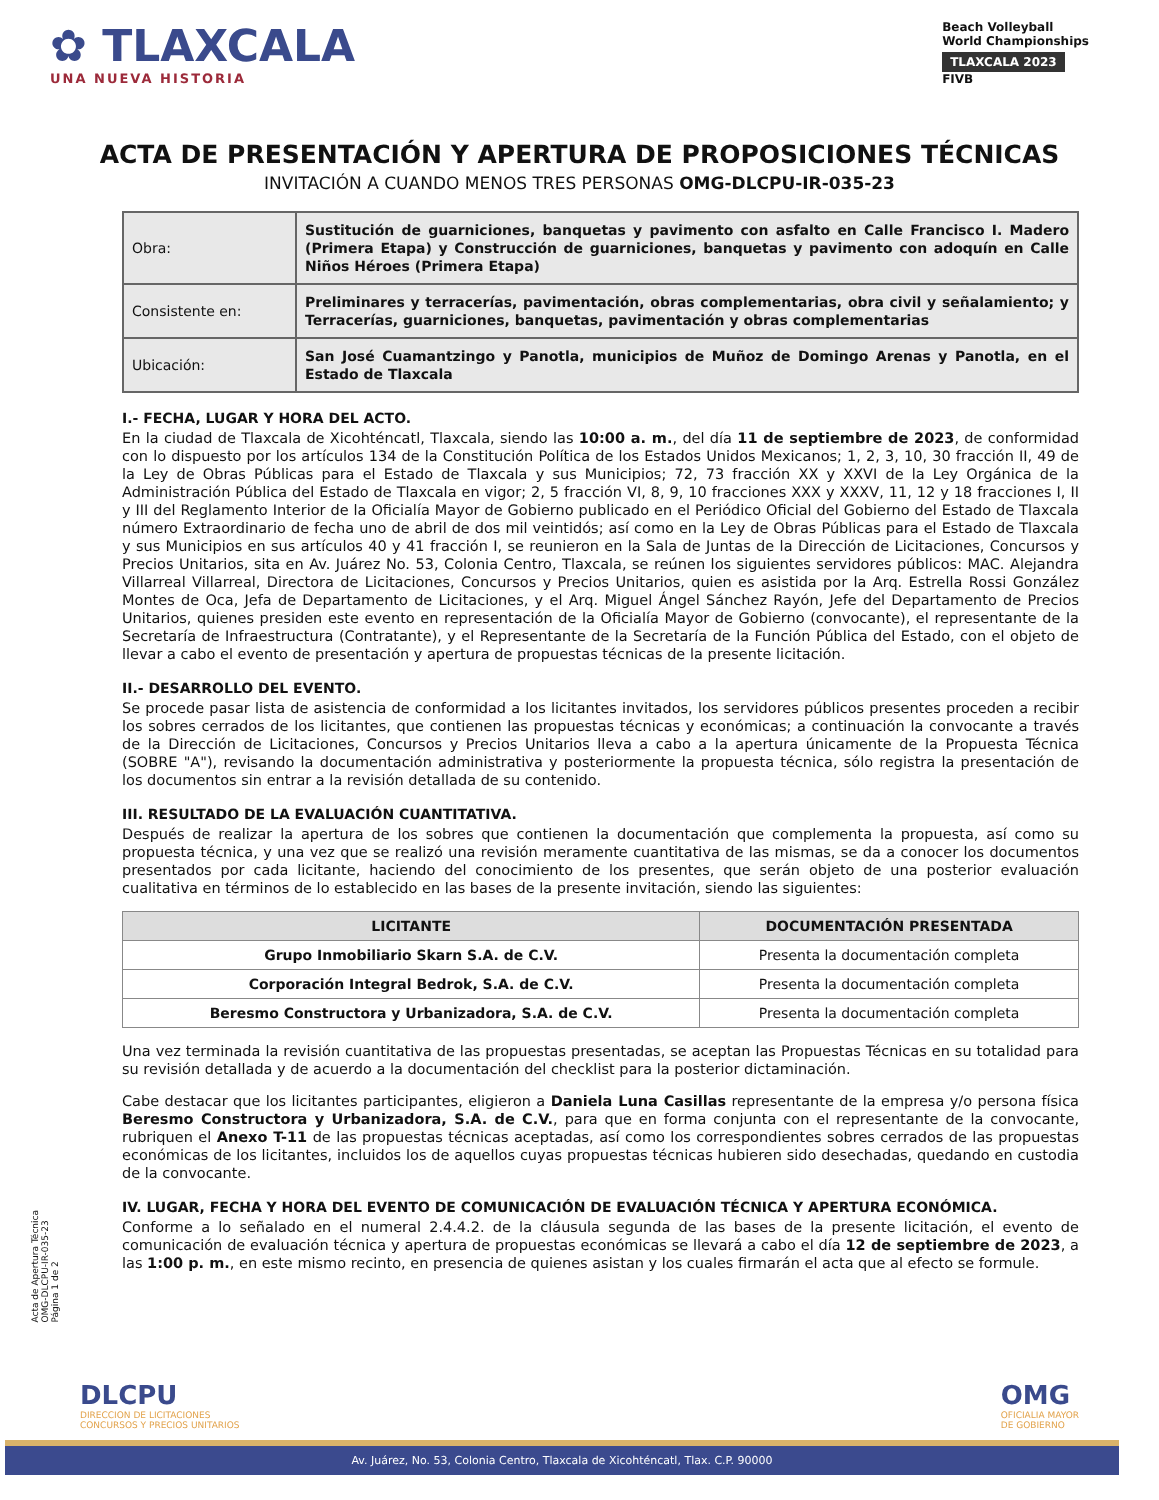✿ TLAXCALA
UNA NUEVA HISTORIA
Beach Volleyball
World Championships
TLAXCALA 2023
FIVB
ACTA DE PRESENTACIÓN Y APERTURA DE PROPOSICIONES TÉCNICAS
INVITACIÓN A CUANDO MENOS TRES PERSONAS OMG-DLCPU-IR-035-23
| Obra: | Sustitución de guarniciones, banquetas y pavimento con asfalto en Calle Francisco I. Madero (Primera Etapa) y Construcción de guarniciones, banquetas y pavimento con adoquín en Calle Niños Héroes (Primera Etapa) |
| Consistente en: | Preliminares y terracerías, pavimentación, obras complementarias, obra civil y señalamiento; y Terracerías, guarniciones, banquetas, pavimentación y obras complementarias |
| Ubicación: | San José Cuamantzingo y Panotla, municipios de Muñoz de Domingo Arenas y Panotla, en el Estado de Tlaxcala |
I.- FECHA, LUGAR Y HORA DEL ACTO.
En la ciudad de Tlaxcala de Xicohténcatl, Tlaxcala, siendo las 10:00 a. m., del día 11 de septiembre de 2023, de conformidad con lo dispuesto por los artículos 134 de la Constitución Política de los Estados Unidos Mexicanos; 1, 2, 3, 10, 30 fracción II, 49 de la Ley de Obras Públicas para el Estado de Tlaxcala y sus Municipios; 72, 73 fracción XX y XXVI de la Ley Orgánica de la Administración Pública del Estado de Tlaxcala en vigor; 2, 5 fracción VI, 8, 9, 10 fracciones XXX y XXXV, 11, 12 y 18 fracciones I, II y III del Reglamento Interior de la Oficialía Mayor de Gobierno publicado en el Periódico Oficial del Gobierno del Estado de Tlaxcala número Extraordinario de fecha uno de abril de dos mil veintidós; así como en la Ley de Obras Públicas para el Estado de Tlaxcala y sus Municipios en sus artículos 40 y 41 fracción I, se reunieron en la Sala de Juntas de la Dirección de Licitaciones, Concursos y Precios Unitarios, sita en Av. Juárez No. 53, Colonia Centro, Tlaxcala, se reúnen los siguientes servidores públicos: MAC. Alejandra Villarreal Villarreal, Directora de Licitaciones, Concursos y Precios Unitarios, quien es asistida por la Arq. Estrella Rossi González Montes de Oca, Jefa de Departamento de Licitaciones, y el Arq. Miguel Ángel Sánchez Rayón, Jefe del Departamento de Precios Unitarios, quienes presiden este evento en representación de la Oficialía Mayor de Gobierno (convocante), el representante de la Secretaría de Infraestructura (Contratante), y el Representante de la Secretaría de la Función Pública del Estado, con el objeto de llevar a cabo el evento de presentación y apertura de propuestas técnicas de la presente licitación.
II.- DESARROLLO DEL EVENTO.
Se procede pasar lista de asistencia de conformidad a los licitantes invitados, los servidores públicos presentes proceden a recibir los sobres cerrados de los licitantes, que contienen las propuestas técnicas y económicas; a continuación la convocante a través de la Dirección de Licitaciones, Concursos y Precios Unitarios lleva a cabo a la apertura únicamente de la Propuesta Técnica (SOBRE "A"), revisando la documentación administrativa y posteriormente la propuesta técnica, sólo registra la presentación de los documentos sin entrar a la revisión detallada de su contenido.
III. RESULTADO DE LA EVALUACIÓN CUANTITATIVA.
Después de realizar la apertura de los sobres que contienen la documentación que complementa la propuesta, así como su propuesta técnica, y una vez que se realizó una revisión meramente cuantitativa de las mismas, se da a conocer los documentos presentados por cada licitante, haciendo del conocimiento de los presentes, que serán objeto de una posterior evaluación cualitativa en términos de lo establecido en las bases de la presente invitación, siendo las siguientes:
| LICITANTE | DOCUMENTACIÓN PRESENTADA |
| --- | --- |
| Grupo Inmobiliario Skarn S.A. de C.V. | Presenta la documentación completa |
| Corporación Integral Bedrok, S.A. de C.V. | Presenta la documentación completa |
| Beresmo Constructora y Urbanizadora, S.A. de C.V. | Presenta la documentación completa |
Una vez terminada la revisión cuantitativa de las propuestas presentadas, se aceptan las Propuestas Técnicas en su totalidad para su revisión detallada y de acuerdo a la documentación del checklist para la posterior dictaminación.
Cabe destacar que los licitantes participantes, eligieron a Daniela Luna Casillas representante de la empresa y/o persona física Beresmo Constructora y Urbanizadora, S.A. de C.V., para que en forma conjunta con el representante de la convocante, rubriquen el Anexo T-11 de las propuestas técnicas aceptadas, así como los correspondientes sobres cerrados de las propuestas económicas de los licitantes, incluidos los de aquellos cuyas propuestas técnicas hubieren sido desechadas, quedando en custodia de la convocante.
IV. LUGAR, FECHA Y HORA DEL EVENTO DE COMUNICACIÓN DE EVALUACIÓN TÉCNICA Y APERTURA ECONÓMICA.
Conforme a lo señalado en el numeral 2.4.4.2. de la cláusula segunda de las bases de la presente licitación, el evento de comunicación de evaluación técnica y apertura de propuestas económicas se llevará a cabo el día 12 de septiembre de 2023, a las 1:00 p. m., en este mismo recinto, en presencia de quienes asistan y los cuales firmarán el acta que al efecto se formule.
Acta de Apertura Técnica
OMG-DLCPU-IR-035-23
Página 1 de 2
DLCPU
DIRECCION DE LICITACIONES
CONCURSOS Y PRECIOS UNITARIOS
OMG
OFICIALIA MAYOR
DE GOBIERNO
Av. Juárez, No. 53, Colonia Centro, Tlaxcala de Xicohténcatl, Tlax. C.P. 90000